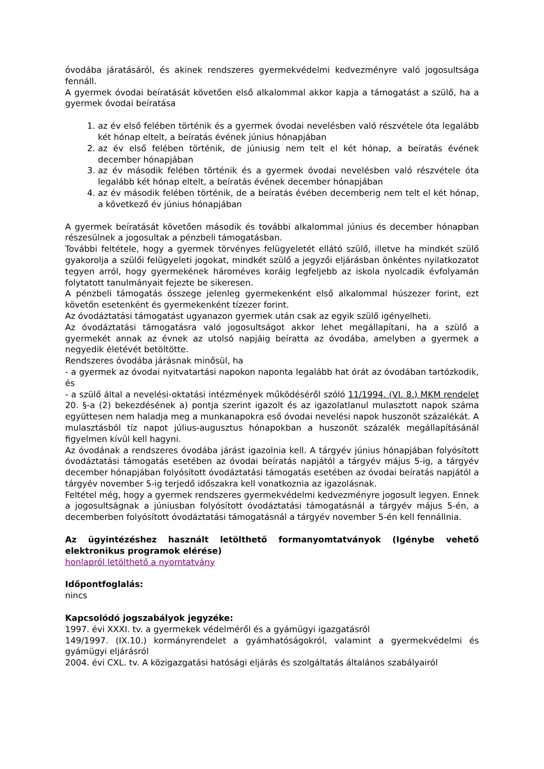óvodába járatásáról, és akinek rendszeres gyermekvédelmi kedvezményre való jogosultsága fennáll.
A gyermek óvodai beíratását követően első alkalommal akkor kapja a támogatást a szülő, ha a gyermek óvodai beíratása
1. az év első felében történik és a gyermek óvodai nevelésben való részvétele óta legalább két hónap eltelt, a beíratás évének június hónapjában
2. az év első felében történik, de júniusig nem telt el két hónap, a beíratás évének december hónapjában
3. az év második felében történik és a gyermek óvodai nevelésben való részvétele óta legalább két hónap eltelt, a beíratás évének december hónapjában
4. az év második felében történik, de a beíratás évében decemberig nem telt el két hónap, a következő év június hónapjában
A gyermek beíratását követően második és további alkalommal június és december hónapban részesülnek a jogosultak a pénzbeli támogatásban.
További feltétele, hogy a gyermek törvényes felügyeletét ellátó szülő, illetve ha mindkét szülő gyakorolja a szülői felügyeleti jogokat, mindkét szülő a jegyzői eljárásban önkéntes nyilatkozatot tegyen arról, hogy gyermekének hároméves koráig legfeljebb az iskola nyolcadik évfolyamán folytatott tanulmányait fejezte be sikeresen.
A pénzbeli támogatás összege jelenleg gyermekenként első alkalommal húszezer forint, ezt követőn esetenként és gyermekenként tízezer forint.
Az óvodáztatási támogatást ugyanazon gyermek után csak az egyik szülő igényelheti.
Az óvodáztatási támogatásra való jogosultságot akkor lehet megállapítani, ha a szülő a gyermekét annak az évnek az utolsó napjáig beíratta az óvodába, amelyben a gyermek a negyedik életévét betöltötte.
Rendszeres óvodába járásnak minősül, ha
- a gyermek az óvodai nyitvatartási napokon naponta legalább hat órát az óvodában tartózkodik, és
- a szülő által a nevelési-oktatási intézmények működéséről szóló 11/1994. (VI. 8.) MKM rendelet 20. §-a (2) bekezdésének a) pontja szerint igazolt és az igazolatlanul mulasztott napok száma együttesen nem haladja meg a munkanapokra eső óvodai nevelési napok huszonöt százalékát. A mulasztásból tíz napot július-augusztus hónapokban a huszonöt százalék megállapításánál figyelmen kívül kell hagyni.
Az óvodának a rendszeres óvodába járást igazolnia kell. A tárgyév június hónapjában folyósított óvodáztatási támogatás esetében az óvodai beíratás napjától a tárgyév május 5-ig, a tárgyév december hónapjában folyósított óvodáztatási támogatás esetében az óvodai beíratás napjától a tárgyév november 5-ig terjedő időszakra kell vonatkoznia az igazolásnak.
Feltétel még, hogy a gyermek rendszeres gyermekvédelmi kedvezményre jogosult legyen. Ennek a jogosultságnak a júniusban folyósított óvodáztatási támogatásnál a tárgyév május 5-én, a decemberben folyósított óvodáztatási támogatásnál a tárgyév november 5-én kell fennállnia.
Az ügyintézéshez használt letölthető formanyomtatványok (Igénybe vehető elektronikus programok elérése)
honlapról letölthető a nyomtatvány
Időpontfoglalás:
nincs
Kapcsolódó jogszabályok jegyzéke:
1997. évi XXXI. tv. a gyermekek védelméről és a gyámügyi igazgatásról
149/1997. (IX.10.) kormányrendelet a gyámhatóságokról, valamint a gyermekvédelmi és gyámügyi eljárásról
2004. évi CXL. tv. A közigazgatási hatósági eljárás és szolgáltatás általános szabályairól